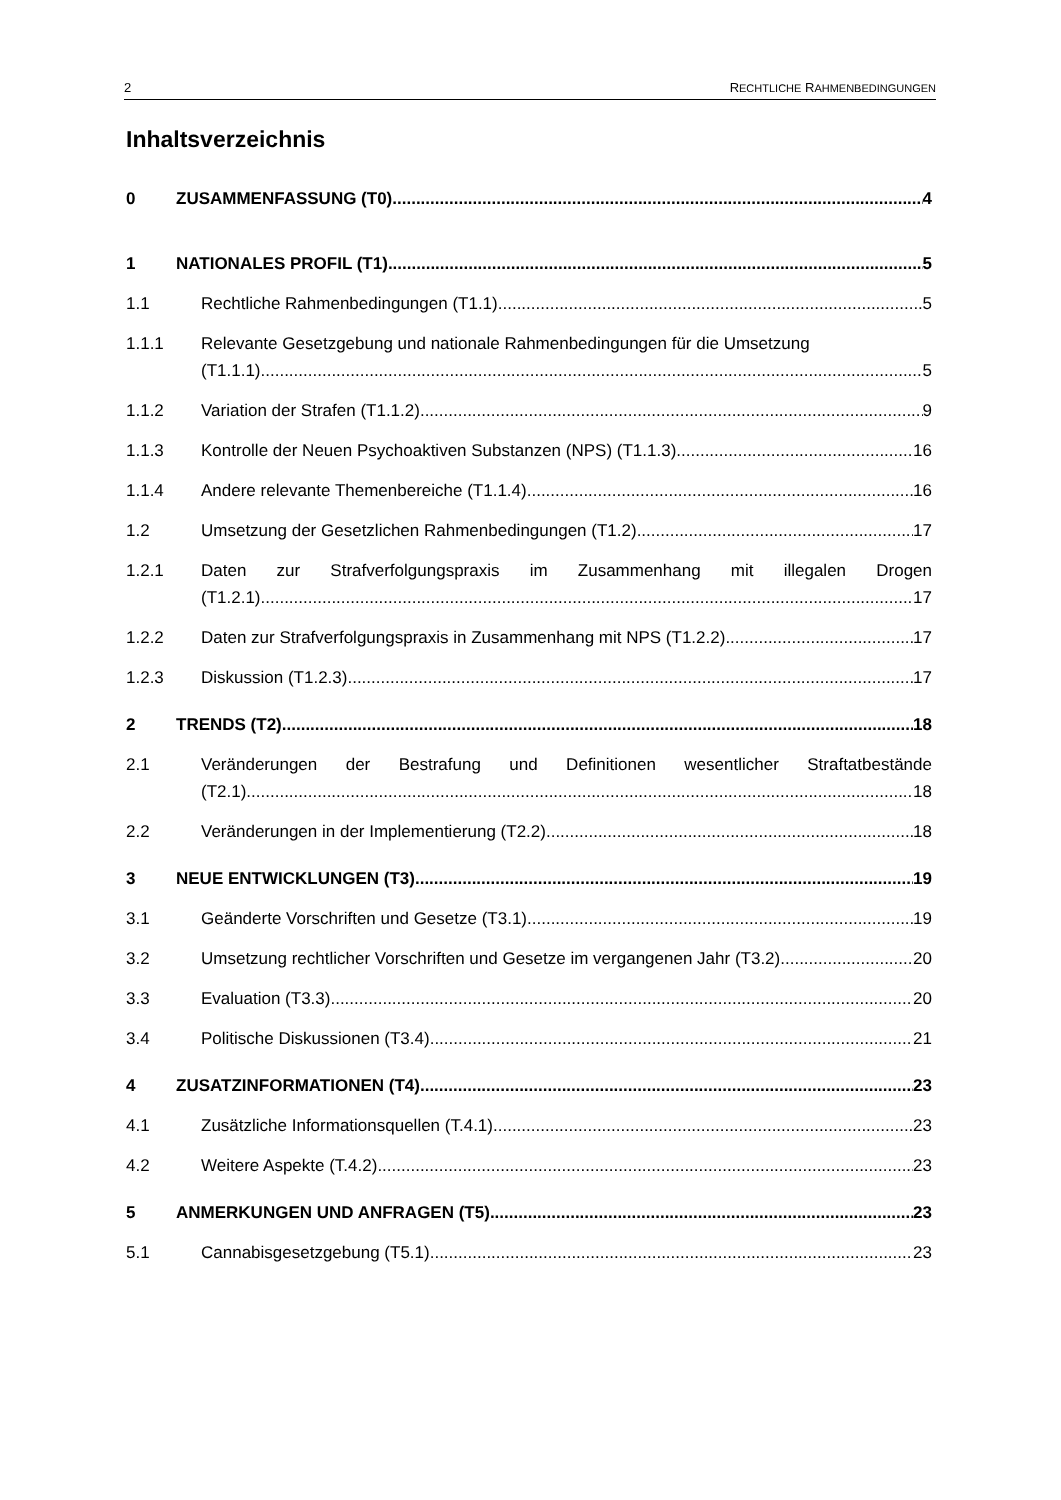2 RECHTLICHE RAHMENBEDINGUNGEN
Inhaltsverzeichnis
0 ZUSAMMENFASSUNG (T0) 4
1 NATIONALES PROFIL (T1) 5
1.1 Rechtliche Rahmenbedingungen (T1.1) 5
1.1.1
Relevante Gesetzgebung und nationale Rahmenbedingungen für die Umsetzung
(T1.1.1) 5
1.1.2 Variation der Strafen (T1.1.2) 9
1.1.3 Kontrolle der Neuen Psychoaktiven Substanzen (NPS) (T1.1.3) 16
1.1.4 Andere relevante Themenbereiche (T1.1.4) 16
1.2 Umsetzung der Gesetzlichen Rahmenbedingungen (T1.2) 17
1.2.1
Daten zur Strafverfolgungspraxis im Zusammenhang mit illegalen Drogen
(T1.2.1) 17
1.2.2 Daten zur Strafverfolgungspraxis in Zusammenhang mit NPS (T1.2.2) 17
1.2.3 Diskussion (T1.2.3) 17
2 TRENDS (T2) 18
2.1
Veränderungen der Bestrafung und Definitionen wesentlicher Straftatbestände
(T2.1) 18
2.2 Veränderungen in der Implementierung (T2.2) 18
3 NEUE ENTWICKLUNGEN (T3) 19
3.1 Geänderte Vorschriften und Gesetze (T3.1) 19
3.2 Umsetzung rechtlicher Vorschriften und Gesetze im vergangenen Jahr (T3.2) 20
3.3 Evaluation (T3.3) 20
3.4 Politische Diskussionen (T3.4) 21
4 ZUSATZINFORMATIONEN (T4) 23
4.1 Zusätzliche Informationsquellen (T.4.1) 23
4.2 Weitere Aspekte (T.4.2) 23
5 ANMERKUNGEN UND ANFRAGEN (T5) 23
5.1 Cannabisgesetzgebung (T5.1) 23